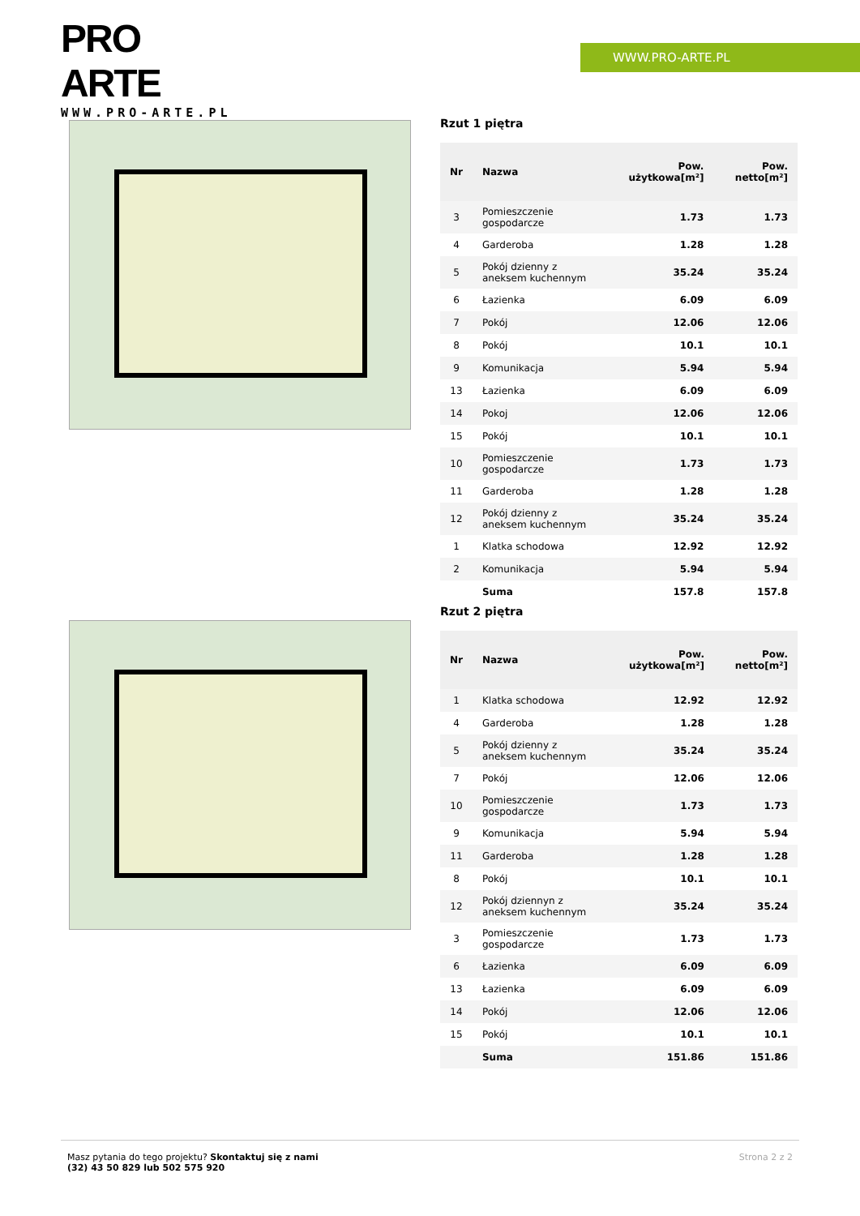PRO ARTE
WWW.PRO-ARTE.PL
WWW.PRO-ARTE.PL
Rzut 1 piętra
| Nr | Nazwa | Pow. użytkowa[m²] | Pow. netto[m²] |
| --- | --- | --- | --- |
| 3 | Pomieszczenie gospodarcze | 1.73 | 1.73 |
| 4 | Garderoba | 1.28 | 1.28 |
| 5 | Pokój dzienny z aneksem kuchennym | 35.24 | 35.24 |
| 6 | Łazienka | 6.09 | 6.09 |
| 7 | Pokój | 12.06 | 12.06 |
| 8 | Pokój | 10.1 | 10.1 |
| 9 | Komunikacja | 5.94 | 5.94 |
| 13 | Łazienka | 6.09 | 6.09 |
| 14 | Pokoj | 12.06 | 12.06 |
| 15 | Pokój | 10.1 | 10.1 |
| 10 | Pomieszczenie gospodarcze | 1.73 | 1.73 |
| 11 | Garderoba | 1.28 | 1.28 |
| 12 | Pokój dzienny z aneksem kuchennym | 35.24 | 35.24 |
| 1 | Klatka schodowa | 12.92 | 12.92 |
| 2 | Komunikacja | 5.94 | 5.94 |
| | Suma | 157.8 | 157.8 |
Rzut 2 piętra
| Nr | Nazwa | Pow. użytkowa[m²] | Pow. netto[m²] |
| --- | --- | --- | --- |
| 1 | Klatka schodowa | 12.92 | 12.92 |
| 4 | Garderoba | 1.28 | 1.28 |
| 5 | Pokój dzienny z aneksem kuchennym | 35.24 | 35.24 |
| 7 | Pokój | 12.06 | 12.06 |
| 10 | Pomieszczenie gospodarcze | 1.73 | 1.73 |
| 9 | Komunikacja | 5.94 | 5.94 |
| 11 | Garderoba | 1.28 | 1.28 |
| 8 | Pokój | 10.1 | 10.1 |
| 12 | Pokój dziennyn z aneksem kuchennym | 35.24 | 35.24 |
| 3 | Pomieszczenie gospodarcze | 1.73 | 1.73 |
| 6 | Łazienka | 6.09 | 6.09 |
| 13 | Łazienka | 6.09 | 6.09 |
| 14 | Pokój | 12.06 | 12.06 |
| 15 | Pokój | 10.1 | 10.1 |
| | Suma | 151.86 | 151.86 |
Masz pytania do tego projektu? Skontaktuj się z nami
(32) 43 50 829 lub 502 575 920
Strona 2 z 2